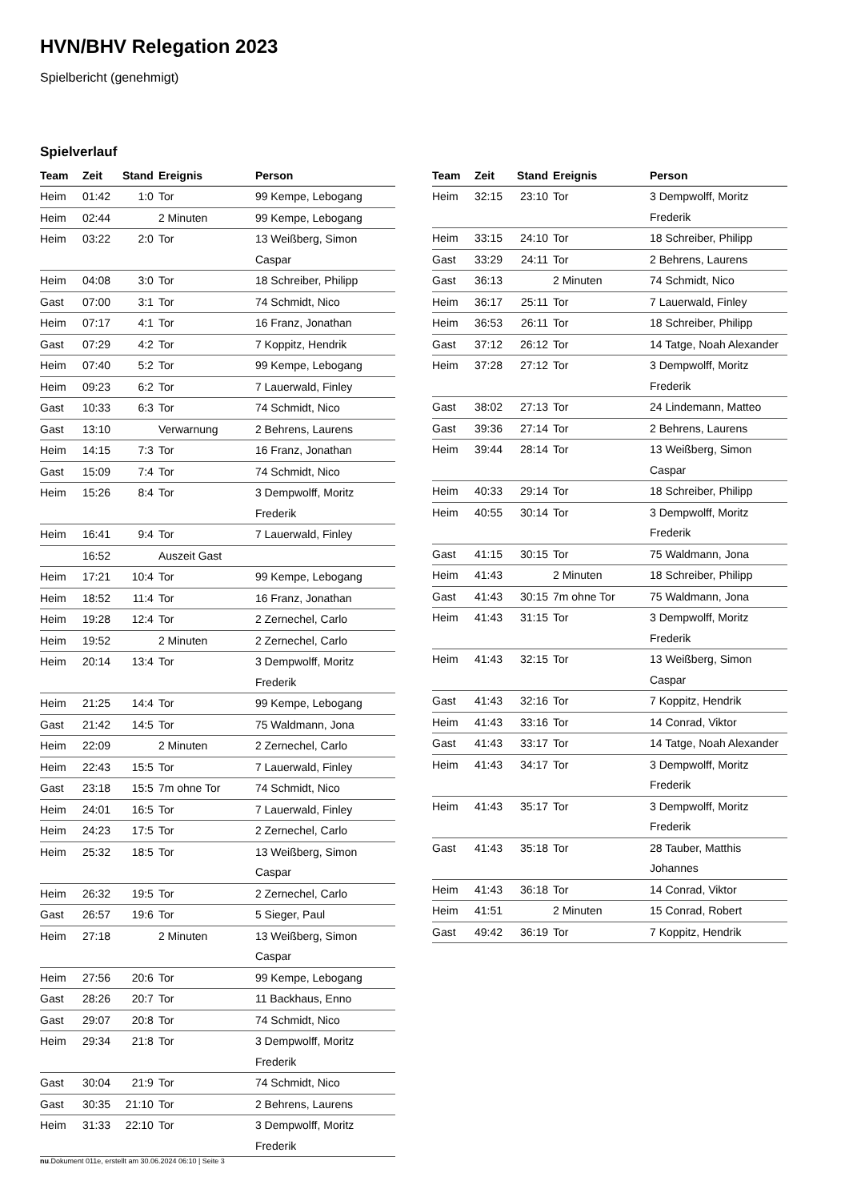HVN/BHV Relegation 2023
Spielbericht (genehmigt)
Spielverlauf
| Team | Zeit | Stand | Ereignis | Person |
| --- | --- | --- | --- | --- |
| Heim | 01:42 | 1:0 | Tor | 99 Kempe, Lebogang |
| Heim | 02:44 | | 2 Minuten | 99 Kempe, Lebogang |
| Heim | 03:22 | 2:0 | Tor | 13 Weißberg, Simon Caspar |
| Heim | 04:08 | 3:0 | Tor | 18 Schreiber, Philipp |
| Gast | 07:00 | 3:1 | Tor | 74 Schmidt, Nico |
| Heim | 07:17 | 4:1 | Tor | 16 Franz, Jonathan |
| Gast | 07:29 | 4:2 | Tor | 7 Koppitz, Hendrik |
| Heim | 07:40 | 5:2 | Tor | 99 Kempe, Lebogang |
| Heim | 09:23 | 6:2 | Tor | 7 Lauerwald, Finley |
| Gast | 10:33 | 6:3 | Tor | 74 Schmidt, Nico |
| Gast | 13:10 | | Verwarnung | 2 Behrens, Laurens |
| Heim | 14:15 | 7:3 | Tor | 16 Franz, Jonathan |
| Gast | 15:09 | 7:4 | Tor | 74 Schmidt, Nico |
| Heim | 15:26 | 8:4 | Tor | 3 Dempwolff, Moritz Frederik |
| Heim | 16:41 | 9:4 | Tor | 7 Lauerwald, Finley |
| | 16:52 | | Auszeit Gast | |
| Heim | 17:21 | 10:4 | Tor | 99 Kempe, Lebogang |
| Heim | 18:52 | 11:4 | Tor | 16 Franz, Jonathan |
| Heim | 19:28 | 12:4 | Tor | 2 Zernechel, Carlo |
| Heim | 19:52 | | 2 Minuten | 2 Zernechel, Carlo |
| Heim | 20:14 | 13:4 | Tor | 3 Dempwolff, Moritz Frederik |
| Heim | 21:25 | 14:4 | Tor | 99 Kempe, Lebogang |
| Gast | 21:42 | 14:5 | Tor | 75 Waldmann, Jona |
| Heim | 22:09 | | 2 Minuten | 2 Zernechel, Carlo |
| Heim | 22:43 | 15:5 | Tor | 7 Lauerwald, Finley |
| Gast | 23:18 | 15:5 | 7m ohne Tor | 74 Schmidt, Nico |
| Heim | 24:01 | 16:5 | Tor | 7 Lauerwald, Finley |
| Heim | 24:23 | 17:5 | Tor | 2 Zernechel, Carlo |
| Heim | 25:32 | 18:5 | Tor | 13 Weißberg, Simon Caspar |
| Heim | 26:32 | 19:5 | Tor | 2 Zernechel, Carlo |
| Gast | 26:57 | 19:6 | Tor | 5 Sieger, Paul |
| Heim | 27:18 | | 2 Minuten | 13 Weißberg, Simon Caspar |
| Heim | 27:56 | 20:6 | Tor | 99 Kempe, Lebogang |
| Gast | 28:26 | 20:7 | Tor | 11 Backhaus, Enno |
| Gast | 29:07 | 20:8 | Tor | 74 Schmidt, Nico |
| Heim | 29:34 | 21:8 | Tor | 3 Dempwolff, Moritz Frederik |
| Gast | 30:04 | 21:9 | Tor | 74 Schmidt, Nico |
| Gast | 30:35 | 21:10 | Tor | 2 Behrens, Laurens |
| Heim | 31:33 | 22:10 | Tor | 3 Dempwolff, Moritz Frederik |
| Team | Zeit | Stand | Ereignis | Person |
| --- | --- | --- | --- | --- |
| Heim | 32:15 | 23:10 | Tor | 3 Dempwolff, Moritz Frederik |
| Heim | 33:15 | 24:10 | Tor | 18 Schreiber, Philipp |
| Gast | 33:29 | 24:11 | Tor | 2 Behrens, Laurens |
| Gast | 36:13 | | 2 Minuten | 74 Schmidt, Nico |
| Heim | 36:17 | 25:11 | Tor | 7 Lauerwald, Finley |
| Heim | 36:53 | 26:11 | Tor | 18 Schreiber, Philipp |
| Gast | 37:12 | 26:12 | Tor | 14 Tatge, Noah Alexander |
| Heim | 37:28 | 27:12 | Tor | 3 Dempwolff, Moritz Frederik |
| Gast | 38:02 | 27:13 | Tor | 24 Lindemann, Matteo |
| Gast | 39:36 | 27:14 | Tor | 2 Behrens, Laurens |
| Heim | 39:44 | 28:14 | Tor | 13 Weißberg, Simon Caspar |
| Heim | 40:33 | 29:14 | Tor | 18 Schreiber, Philipp |
| Heim | 40:55 | 30:14 | Tor | 3 Dempwolff, Moritz Frederik |
| Gast | 41:15 | 30:15 | Tor | 75 Waldmann, Jona |
| Heim | 41:43 | | 2 Minuten | 18 Schreiber, Philipp |
| Gast | 41:43 | 30:15 | 7m ohne Tor | 75 Waldmann, Jona |
| Heim | 41:43 | 31:15 | Tor | 3 Dempwolff, Moritz Frederik |
| Heim | 41:43 | 32:15 | Tor | 13 Weißberg, Simon Caspar |
| Gast | 41:43 | 32:16 | Tor | 7 Koppitz, Hendrik |
| Heim | 41:43 | 33:16 | Tor | 14 Conrad, Viktor |
| Gast | 41:43 | 33:17 | Tor | 14 Tatge, Noah Alexander |
| Heim | 41:43 | 34:17 | Tor | 3 Dempwolff, Moritz Frederik |
| Heim | 41:43 | 35:17 | Tor | 3 Dempwolff, Moritz Frederik |
| Gast | 41:43 | 35:18 | Tor | 28 Tauber, Matthis Johannes |
| Heim | 41:43 | 36:18 | Tor | 14 Conrad, Viktor |
| Heim | 41:51 | | 2 Minuten | 15 Conrad, Robert |
| Gast | 49:42 | 36:19 | Tor | 7 Koppitz, Hendrik |
nu.Dokument 011e, erstellt am 30.06.2024 06:10 | Seite 3